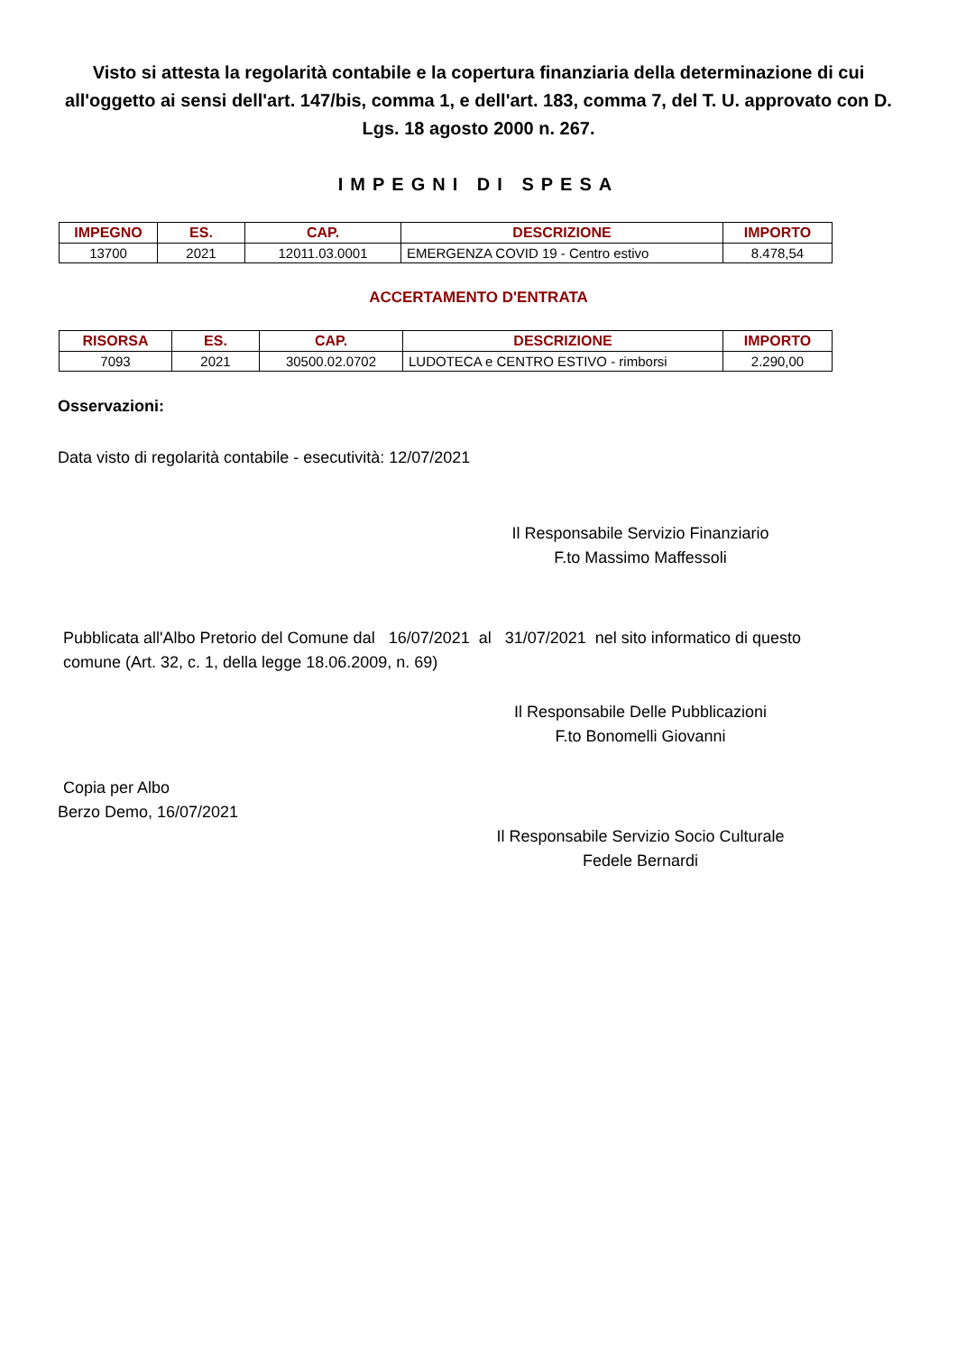Visto si attesta la regolarità contabile e la copertura finanziaria della determinazione di cui all'oggetto ai sensi dell'art. 147/bis, comma 1, e dell'art. 183, comma 7, del T. U. approvato con D. Lgs. 18 agosto 2000 n. 267.
IMPEGNI DI SPESA
| IMPEGNO | ES. | CAP. | DESCRIZIONE | IMPORTO |
| --- | --- | --- | --- | --- |
| 13700 | 2021 | 12011.03.0001 | EMERGENZA COVID 19 - Centro estivo | 8.478,54 |
ACCERTAMENTO D'ENTRATA
| RISORSA | ES. | CAP. | DESCRIZIONE | IMPORTO |
| --- | --- | --- | --- | --- |
| 7093 | 2021 | 30500.02.0702 | LUDOTECA e CENTRO ESTIVO - rimborsi | 2.290,00 |
Osservazioni:
Data visto di regolarità contabile - esecutività: 12/07/2021
Il Responsabile Servizio Finanziario
F.to Massimo Maffessoli
Pubblicata all'Albo Pretorio del Comune dal 16/07/2021 al 31/07/2021 nel sito informatico di questo comune (Art. 32, c. 1, della legge 18.06.2009, n. 69)
Il Responsabile Delle Pubblicazioni
F.to Bonomelli Giovanni
Copia per Albo
Berzo Demo, 16/07/2021
Il Responsabile Servizio Socio Culturale
Fedele Bernardi